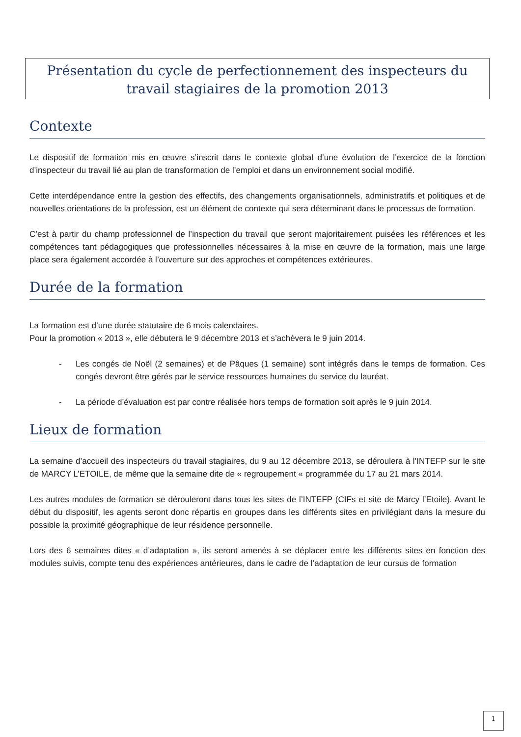Présentation du cycle de perfectionnement des inspecteurs du travail stagiaires de la promotion 2013
Contexte
Le dispositif de formation mis en œuvre s’inscrit dans le contexte global d’une évolution de l’exercice de la fonction d’inspecteur du travail lié au plan de transformation de l’emploi et dans un environnement social modifié.
Cette interdépendance entre la gestion des effectifs, des changements organisationnels, administratifs et politiques et de nouvelles orientations de la profession, est un élément de contexte qui sera déterminant dans le processus de formation.
C’est à partir du champ professionnel de l’inspection du travail que seront majoritairement puisées les références et les compétences tant pédagogiques que professionnelles nécessaires à la mise en œuvre de la formation, mais une large place sera également accordée à l’ouverture sur des approches et compétences extérieures.
Durée de la formation
La formation est d’une durée statutaire de 6 mois calendaires.
Pour la promotion « 2013 », elle débutera le 9 décembre 2013 et s’achèvera le 9 juin 2014.
- Les congés de Noël (2 semaines) et de Pâques (1 semaine) sont intégrés dans le temps de formation. Ces congés devront être gérés par le service ressources humaines du service du lauréat.
- La période d’évaluation est par contre réalisée hors temps de formation soit après le 9 juin 2014.
Lieux de formation
La semaine d’accueil des inspecteurs du travail stagiaires, du 9 au 12 décembre 2013, se déroulera à l’INTEFP sur le site de MARCY L’ETOILE, de même que la semaine dite de « regroupement « programmée du 17 au 21 mars 2014.
Les autres modules de formation se dérouleront dans tous les sites de l’INTEFP (CIFs et site de Marcy l’Etoile). Avant le début du dispositif, les agents seront donc répartis en groupes dans les différents sites en privilégiant dans la mesure du possible la proximité géographique de leur résidence personnelle.
Lors des 6 semaines dites « d’adaptation », ils seront amenés à se déplacer entre les différents sites en fonction des modules suivis, compte tenu des expériences antérieures, dans le cadre de l’adaptation de leur cursus de formation
1